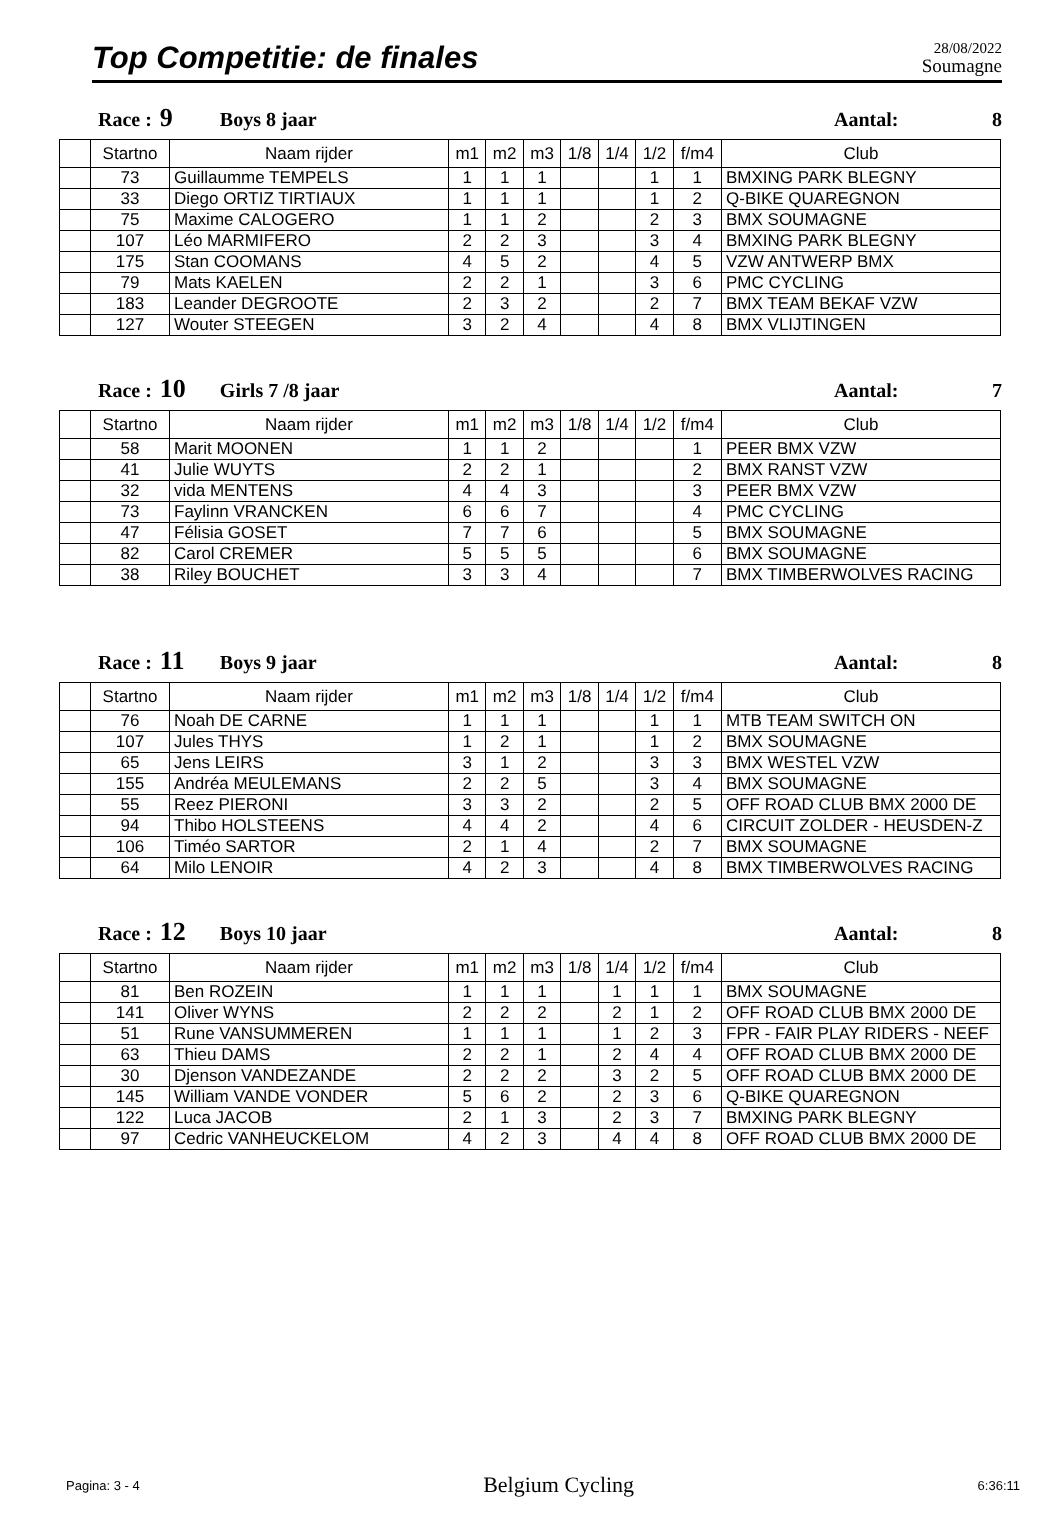Top Competitie: de finales
28/08/2022
Soumagne
Race : 9 Boys 8 jaar Aantal: 8
| | Startno | Naam rijder | m1 | m2 | m3 | 1/8 | 1/4 | 1/2 | f/m4 | Club |
| --- | --- | --- | --- | --- | --- | --- | --- | --- | --- | --- |
| | 73 | Guillaumme TEMPELS | 1 | 1 | 1 | | | 1 | 1 | BMXING PARK BLEGNY |
| | 33 | Diego ORTIZ TIRTIAUX | 1 | 1 | 1 | | | 1 | 2 | Q-BIKE QUAREGNON |
| | 75 | Maxime CALOGERO | 1 | 1 | 2 | | | 2 | 3 | BMX SOUMAGNE |
| | 107 | Léo MARMIFERO | 2 | 2 | 3 | | | 3 | 4 | BMXING PARK BLEGNY |
| | 175 | Stan COOMANS | 4 | 5 | 2 | | | 4 | 5 | VZW ANTWERP BMX |
| | 79 | Mats KAELEN | 2 | 2 | 1 | | | 3 | 6 | PMC CYCLING |
| | 183 | Leander DEGROOTE | 2 | 3 | 2 | | | 2 | 7 | BMX TEAM BEKAF VZW |
| | 127 | Wouter STEEGEN | 3 | 2 | 4 | | | 4 | 8 | BMX VLIJTINGEN |
Race : 10 Girls 7 /8 jaar Aantal: 7
| | Startno | Naam rijder | m1 | m2 | m3 | 1/8 | 1/4 | 1/2 | f/m4 | Club |
| --- | --- | --- | --- | --- | --- | --- | --- | --- | --- | --- |
| | 58 | Marit MOONEN | 1 | 1 | 2 | | | | 1 | PEER BMX VZW |
| | 41 | Julie WUYTS | 2 | 2 | 1 | | | | 2 | BMX RANST VZW |
| | 32 | vida MENTENS | 4 | 4 | 3 | | | | 3 | PEER BMX VZW |
| | 73 | Faylinn VRANCKEN | 6 | 6 | 7 | | | | 4 | PMC CYCLING |
| | 47 | Félisia GOSET | 7 | 7 | 6 | | | | 5 | BMX SOUMAGNE |
| | 82 | Carol CREMER | 5 | 5 | 5 | | | | 6 | BMX SOUMAGNE |
| | 38 | Riley BOUCHET | 3 | 3 | 4 | | | | 7 | BMX TIMBERWOLVES RACING |
Race : 11 Boys 9 jaar Aantal: 8
| | Startno | Naam rijder | m1 | m2 | m3 | 1/8 | 1/4 | 1/2 | f/m4 | Club |
| --- | --- | --- | --- | --- | --- | --- | --- | --- | --- | --- |
| | 76 | Noah DE CARNE | 1 | 1 | 1 | | | 1 | 1 | MTB TEAM SWITCH ON |
| | 107 | Jules THYS | 1 | 2 | 1 | | | 1 | 2 | BMX SOUMAGNE |
| | 65 | Jens LEIRS | 3 | 1 | 2 | | | 3 | 3 | BMX WESTEL VZW |
| | 155 | Andréa MEULEMANS | 2 | 2 | 5 | | | 3 | 4 | BMX SOUMAGNE |
| | 55 | Reez PIERONI | 3 | 3 | 2 | | | 2 | 5 | OFF ROAD CLUB BMX 2000 DE |
| | 94 | Thibo HOLSTEENS | 4 | 4 | 2 | | | 4 | 6 | CIRCUIT ZOLDER - HEUSDEN-Z |
| | 106 | Timéo SARTOR | 2 | 1 | 4 | | | 2 | 7 | BMX SOUMAGNE |
| | 64 | Milo LENOIR | 4 | 2 | 3 | | | 4 | 8 | BMX TIMBERWOLVES RACING |
Race : 12 Boys 10 jaar Aantal: 8
| | Startno | Naam rijder | m1 | m2 | m3 | 1/8 | 1/4 | 1/2 | f/m4 | Club |
| --- | --- | --- | --- | --- | --- | --- | --- | --- | --- | --- |
| | 81 | Ben ROZEIN | 1 | 1 | 1 | | 1 | 1 | 1 | BMX SOUMAGNE |
| | 141 | Oliver WYNS | 2 | 2 | 2 | | 2 | 1 | 2 | OFF ROAD CLUB BMX 2000 DE |
| | 51 | Rune VANSUMMEREN | 1 | 1 | 1 | | 1 | 2 | 3 | FPR - FAIR PLAY RIDERS - NEEF |
| | 63 | Thieu DAMS | 2 | 2 | 1 | | 2 | 4 | 4 | OFF ROAD CLUB BMX 2000 DE |
| | 30 | Djenson VANDEZANDE | 2 | 2 | 2 | | 3 | 2 | 5 | OFF ROAD CLUB BMX 2000 DE |
| | 145 | William VANDE VONDER | 5 | 6 | 2 | | 2 | 3 | 6 | Q-BIKE QUAREGNON |
| | 122 | Luca JACOB | 2 | 1 | 3 | | 2 | 3 | 7 | BMXING PARK BLEGNY |
| | 97 | Cedric VANHEUCKELOM | 4 | 2 | 3 | | 4 | 4 | 8 | OFF ROAD CLUB BMX 2000 DE |
Pagina: 3 - 4 Belgium Cycling 6:36:11